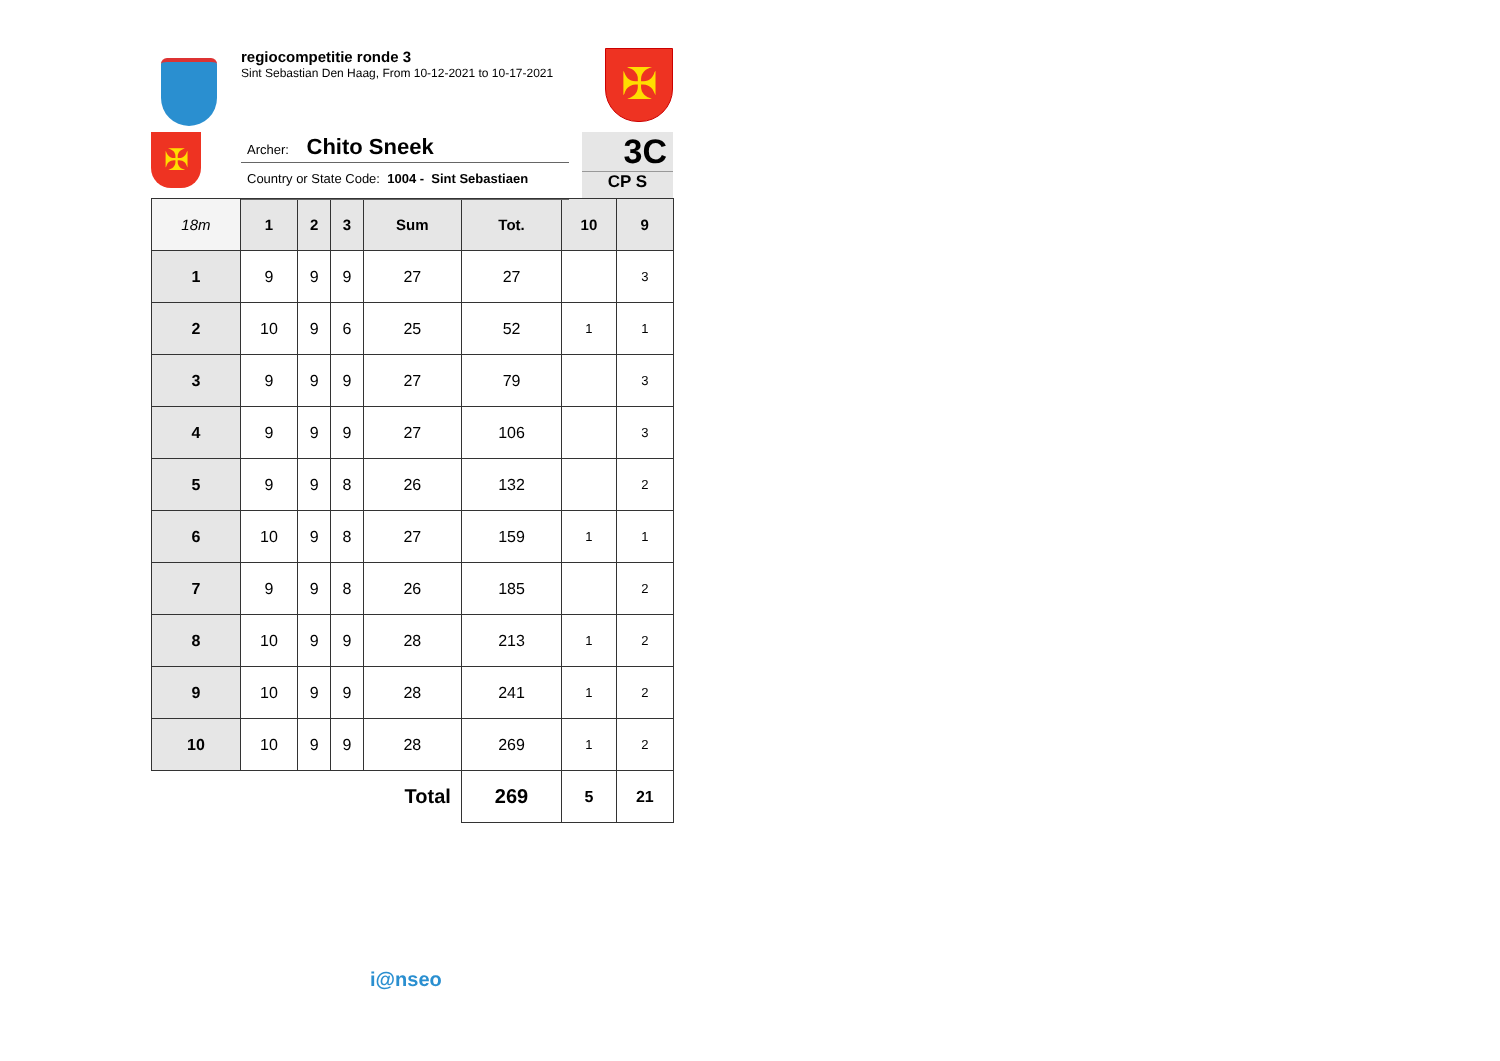regiocompetitie ronde 3
Sint Sebastian Den Haag, From 10-12-2021 to 10-17-2021
✠
✠
Archer: Chito Sneek
Country or State Code: 1004 - Sint Sebastiaen
3C
CP S
| 18m | 1 | 2 | 3 | Sum | Tot. | 10 | 9 |
| --- | --- | --- | --- | --- | --- | --- | --- |
| 1 | 9 | 9 | 9 | 27 | 27 | | 3 |
| 2 | 10 | 9 | 6 | 25 | 52 | 1 | 1 |
| 3 | 9 | 9 | 9 | 27 | 79 | | 3 |
| 4 | 9 | 9 | 9 | 27 | 106 | | 3 |
| 5 | 9 | 9 | 8 | 26 | 132 | | 2 |
| 6 | 10 | 9 | 8 | 27 | 159 | 1 | 1 |
| 7 | 9 | 9 | 8 | 26 | 185 | | 2 |
| 8 | 10 | 9 | 9 | 28 | 213 | 1 | 2 |
| 9 | 10 | 9 | 9 | 28 | 241 | 1 | 2 |
| 10 | 10 | 9 | 9 | 28 | 269 | 1 | 2 |
| Total | | | | | 269 | 5 | 21 |
i@nseo